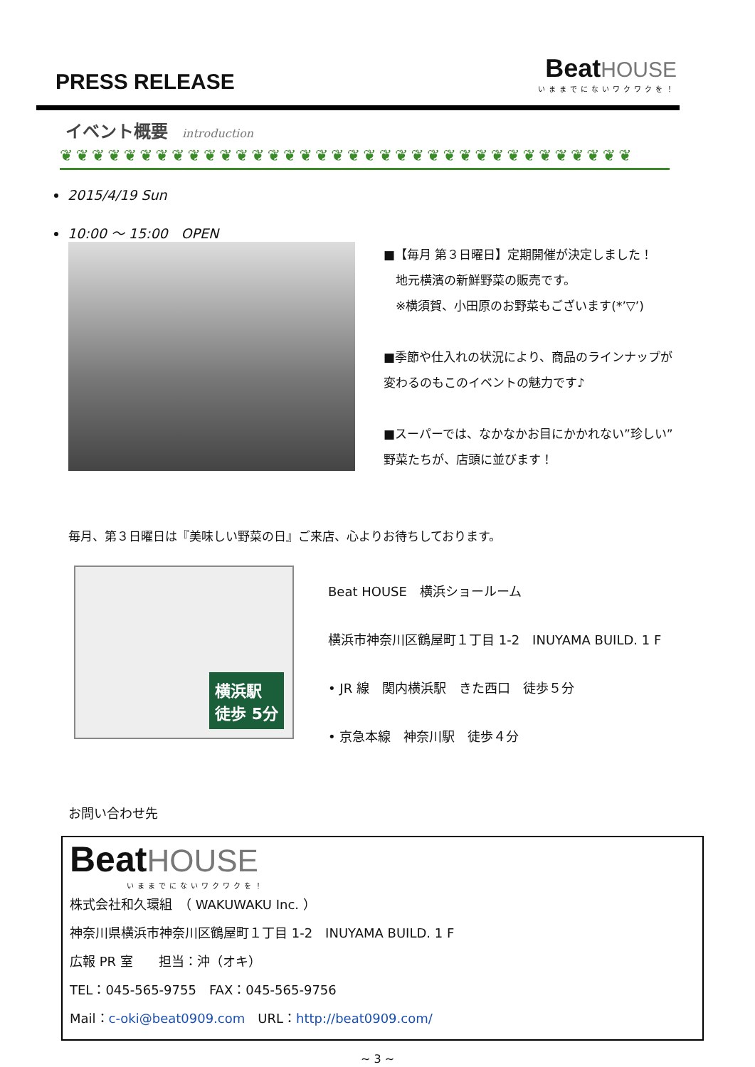PRESS RELEASE
Beat HOUSE
いままでにないワクワクを！
イベント概要 introduction
❦❦❦❦❦❦❦❦❦❦❦❦❦❦❦❦❦❦❦❦❦❦❦❦❦❦❦❦❦❦❦❦❦❦❦❦
2015/4/19 Sun
10:00 ～ 15:00　OPEN
■【毎月 第３日曜日】定期開催が決定しました！
　地元横濱の新鮮野菜の販売です。
　※横須賀、小田原のお野菜もございます(*’▽’)
■季節や仕入れの状況により、商品のラインナップが変わるのもこのイベントの魅力です♪
■スーパーでは、なかなかお目にかかれない”珍しい”野菜たちが、店頭に並びます！
毎月、第３日曜日は『美味しい野菜の日』ご来店、心よりお待ちしております。
横浜駅
徒歩 5分
Beat HOUSE　横浜ショールーム
横浜市神奈川区鶴屋町１丁目 1-2　INUYAMA BUILD. 1 F
• JR 線　関内横浜駅　きた西口　徒歩５分
• 京急本線　神奈川駅　徒歩４分
お問い合わせ先
Beat HOUSE
いままでにないワクワクを！
株式会社和久環組　（ WAKUWAKU Inc. ）
神奈川県横浜市神奈川区鶴屋町１丁目 1-2　INUYAMA BUILD. 1 F
広報 PR 室　　担当：沖（オキ）
TEL：045-565-9755　FAX：045-565-9756
Mail：c-oki@beat0909.com　URL：http://beat0909.com/
~ 3 ~